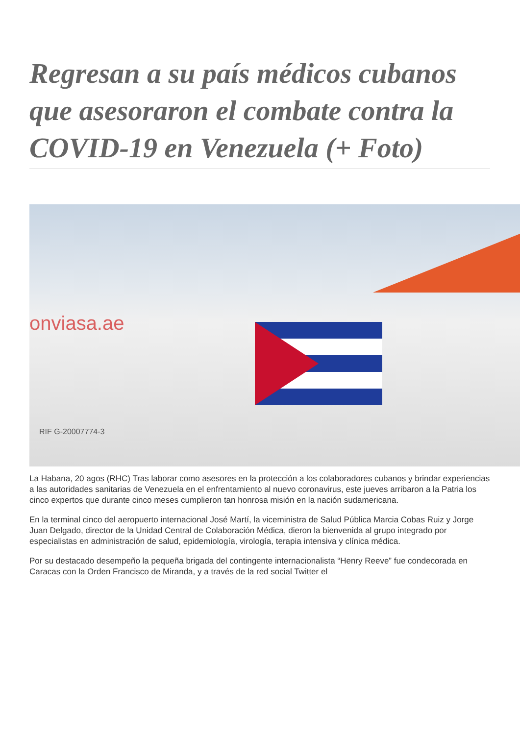Regresan a su país médicos cubanos que asesoraron el combate contra la COVID-19 en Venezuela (+ Foto)
onviasa.ae
RIF G-20007774-3
La Habana, 20 agos (RHC) Tras laborar como asesores en la protección a los colaboradores cubanos y brindar experiencias a las autoridades sanitarias de Venezuela en el enfrentamiento al nuevo coronavirus, este jueves arribaron a la Patria los cinco expertos que durante cinco meses cumplieron tan honrosa misión en la nación sudamericana.
En la terminal cinco del aeropuerto internacional José Martí, la viceministra de Salud Pública Marcia Cobas Ruiz y Jorge Juan Delgado, director de la Unidad Central de Colaboración Médica, dieron la bienvenida al grupo integrado por especialistas en administración de salud, epidemiología, virología, terapia intensiva y clínica médica.
Por su destacado desempeño la pequeña brigada del contingente internacionalista “Henry Reeve” fue condecorada en Caracas con la Orden Francisco de Miranda, y a través de la red social Twitter el